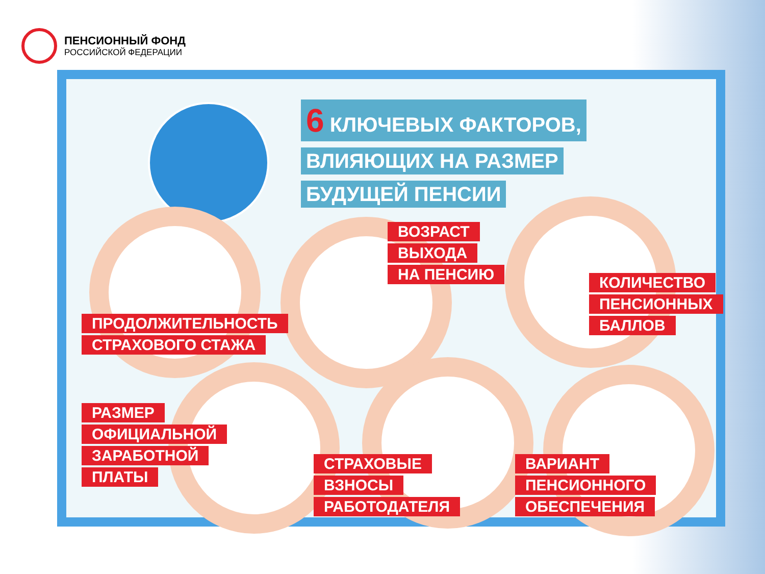ПЕНСИОННЫЙ ФОНД
РОССИЙСКОЙ ФЕДЕРАЦИИ
6 КЛЮЧЕВЫХ ФАКТОРОВ,
ВЛИЯЮЩИХ НА РАЗМЕР
БУДУЩЕЙ ПЕНСИИ
ПРОДОЛЖИТЕЛЬНОСТЬ
СТРАХОВОГО СТАЖА
ВОЗРАСТ
ВЫХОДА
НА ПЕНСИЮ
КОЛИЧЕСТВО
ПЕНСИОННЫХ
БАЛЛОВ
РАЗМЕР
ОФИЦИАЛЬНОЙ
ЗАРАБОТНОЙ
ПЛАТЫ
СТРАХОВЫЕ
ВЗНОСЫ
РАБОТОДАТЕЛЯ
ВАРИАНТ
ПЕНСИОННОГО
ОБЕСПЕЧЕНИЯ